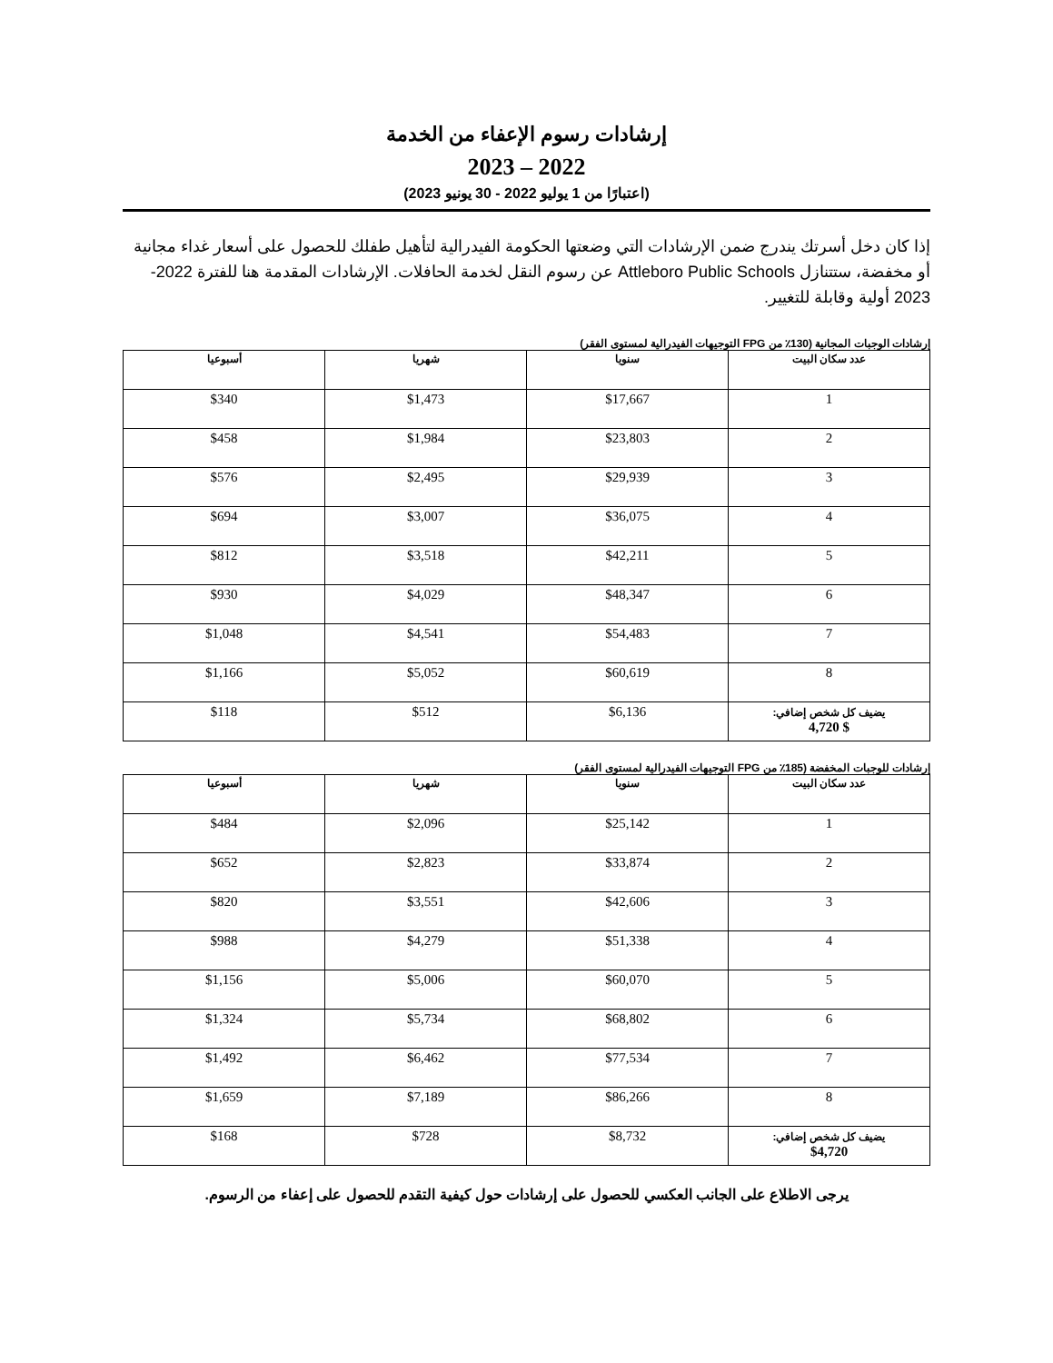إرشادات رسوم الإعفاء من الخدمة
2022 – 2023
(اعتبارًا من 1 يوليو 2022 - 30 يونيو 2023)
إذا كان دخل أسرتك يندرج ضمن الإرشادات التي وضعتها الحكومة الفيدرالية لتأهيل طفلك للحصول على أسعار غداء مجانية أو مخفضة، ستتنازل Attleboro Public Schools عن رسوم النقل لخدمة الحافلات. الإرشادات المقدمة هنا للفترة 2022-2023 أولية وقابلة للتغيير.
إرشادات الوجبات المجانية (130٪ من FPG التوجيهات الفيدرالية لمستوى الفقر)
| عدد سكان البيت | سنويا | شهريا | أسبوعيا |
| --- | --- | --- | --- |
| 1 | $17,667 | $1,473 | $340 |
| 2 | $23,803 | $1,984 | $458 |
| 3 | $29,939 | $2,495 | $576 |
| 4 | $36,075 | $3,007 | $694 |
| 5 | $42,211 | $3,518 | $812 |
| 6 | $48,347 | $4,029 | $930 |
| 7 | $54,483 | $4,541 | $1,048 |
| 8 | $60,619 | $5,052 | $1,166 |
| يضيف كل شخص إضافي: $ 4,720 | $6,136 | $512 | $118 |
إرشادات للوجبات المخفضة (185٪ من FPG التوجيهات الفيدرالية لمستوى الفقر)
| عدد سكان البيت | سنويا | شهريا | أسبوعيا |
| --- | --- | --- | --- |
| 1 | $25,142 | $2,096 | $484 |
| 2 | $33,874 | $2,823 | $652 |
| 3 | $42,606 | $3,551 | $820 |
| 4 | $51,338 | $4,279 | $988 |
| 5 | $60,070 | $5,006 | $1,156 |
| 6 | $68,802 | $5,734 | $1,324 |
| 7 | $77,534 | $6,462 | $1,492 |
| 8 | $86,266 | $7,189 | $1,659 |
| يضيف كل شخص إضافي: $4,720 | $8,732 | $728 | $168 |
يرجى الاطلاع على الجانب العكسي للحصول على إرشادات حول كيفية التقدم للحصول على إعفاء من الرسوم.